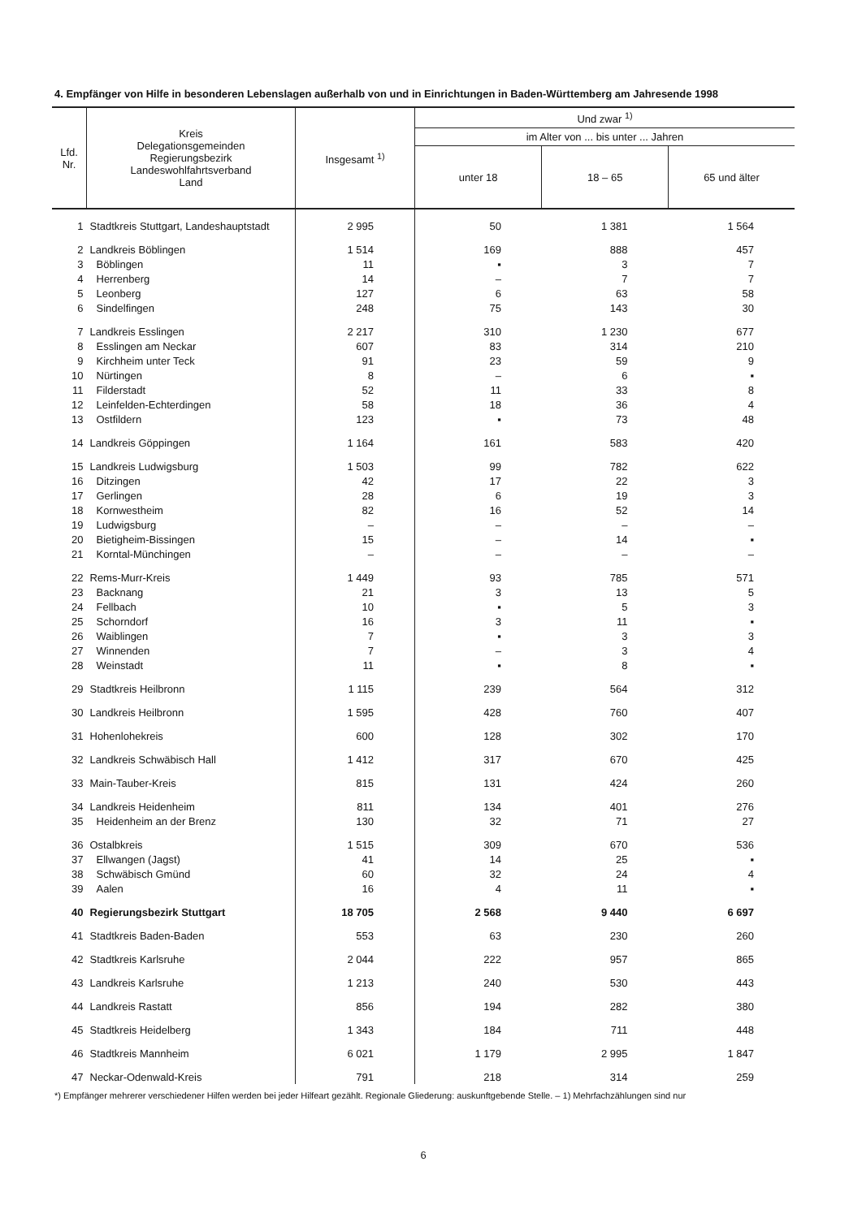4. Empfänger von Hilfe in besonderen Lebenslagen außerhalb von und in Einrichtungen in Baden-Württemberg am Jahresende 1998
| Lfd. Nr. | Kreis Delegationsgemeinden Regierungsbezirk Landeswohlfahrtsverband Land | Insgesamt <sup>1)</sup> | Und zwar <sup>1)</sup> | | |
| --- | --- | --- | --- | --- | --- |
| | | | im Alter von ... bis unter ... Jahren | | |
| | | | unter 18 | 18 – 65 | 65 und älter |
| 1 | Stadtkreis Stuttgart, Landeshauptstadt | 2 995 | 50 | 1 381 | 1 564 |
| 2 | Landkreis Böblingen | 1 514 | 169 | 888 | 457 |
| 3 | Böblingen | 11 | ▪ | 3 | 7 |
| 4 | Herrenberg | 14 | – | 7 | 7 |
| 5 | Leonberg | 127 | 6 | 63 | 58 |
| 6 | Sindelfingen | 248 | 75 | 143 | 30 |
| 7 | Landkreis Esslingen | 2 217 | 310 | 1 230 | 677 |
| 8 | Esslingen am Neckar | 607 | 83 | 314 | 210 |
| 9 | Kirchheim unter Teck | 91 | 23 | 59 | 9 |
| 10 | Nürtingen | 8 | – | 6 | ▪ |
| 11 | Filderstadt | 52 | 11 | 33 | 8 |
| 12 | Leinfelden-Echterdingen | 58 | 18 | 36 | 4 |
| 13 | Ostfildern | 123 | ▪ | 73 | 48 |
| 14 | Landkreis Göppingen | 1 164 | 161 | 583 | 420 |
| 15 | Landkreis Ludwigsburg | 1 503 | 99 | 782 | 622 |
| 16 | Ditzingen | 42 | 17 | 22 | 3 |
| 17 | Gerlingen | 28 | 6 | 19 | 3 |
| 18 | Kornwestheim | 82 | 16 | 52 | 14 |
| 19 | Ludwigsburg | – | – | – | – |
| 20 | Bietigheim-Bissingen | 15 | – | 14 | ▪ |
| 21 | Korntal-Münchingen | – | – | – | – |
| 22 | Rems-Murr-Kreis | 1 449 | 93 | 785 | 571 |
| 23 | Backnang | 21 | 3 | 13 | 5 |
| 24 | Fellbach | 10 | ▪ | 5 | 3 |
| 25 | Schorndorf | 16 | 3 | 11 | ▪ |
| 26 | Waiblingen | 7 | ▪ | 3 | 3 |
| 27 | Winnenden | 7 | – | 3 | 4 |
| 28 | Weinstadt | 11 | ▪ | 8 | ▪ |
| 29 | Stadtkreis Heilbronn | 1 115 | 239 | 564 | 312 |
| 30 | Landkreis Heilbronn | 1 595 | 428 | 760 | 407 |
| 31 | Hohenlohekreis | 600 | 128 | 302 | 170 |
| 32 | Landkreis Schwäbisch Hall | 1 412 | 317 | 670 | 425 |
| 33 | Main-Tauber-Kreis | 815 | 131 | 424 | 260 |
| 34 | Landkreis Heidenheim | 811 | 134 | 401 | 276 |
| 35 | Heidenheim an der Brenz | 130 | 32 | 71 | 27 |
| 36 | Ostalbkreis | 1 515 | 309 | 670 | 536 |
| 37 | Ellwangen (Jagst) | 41 | 14 | 25 | ▪ |
| 38 | Schwäbisch Gmünd | 60 | 32 | 24 | 4 |
| 39 | Aalen | 16 | 4 | 11 | ▪ |
| 40 | Regierungsbezirk Stuttgart | 18 705 | 2 568 | 9 440 | 6 697 |
| 41 | Stadtkreis Baden-Baden | 553 | 63 | 230 | 260 |
| 42 | Stadtkreis Karlsruhe | 2 044 | 222 | 957 | 865 |
| 43 | Landkreis Karlsruhe | 1 213 | 240 | 530 | 443 |
| 44 | Landkreis Rastatt | 856 | 194 | 282 | 380 |
| 45 | Stadtkreis Heidelberg | 1 343 | 184 | 711 | 448 |
| 46 | Stadtkreis Mannheim | 6 021 | 1 179 | 2 995 | 1 847 |
| 47 | Neckar-Odenwald-Kreis | 791 | 218 | 314 | 259 |
*) Empfänger mehrerer verschiedener Hilfen werden bei jeder Hilfeart gezählt. Regionale Gliederung: auskunftgebende Stelle. – 1) Mehrfachzählungen sind nur
6